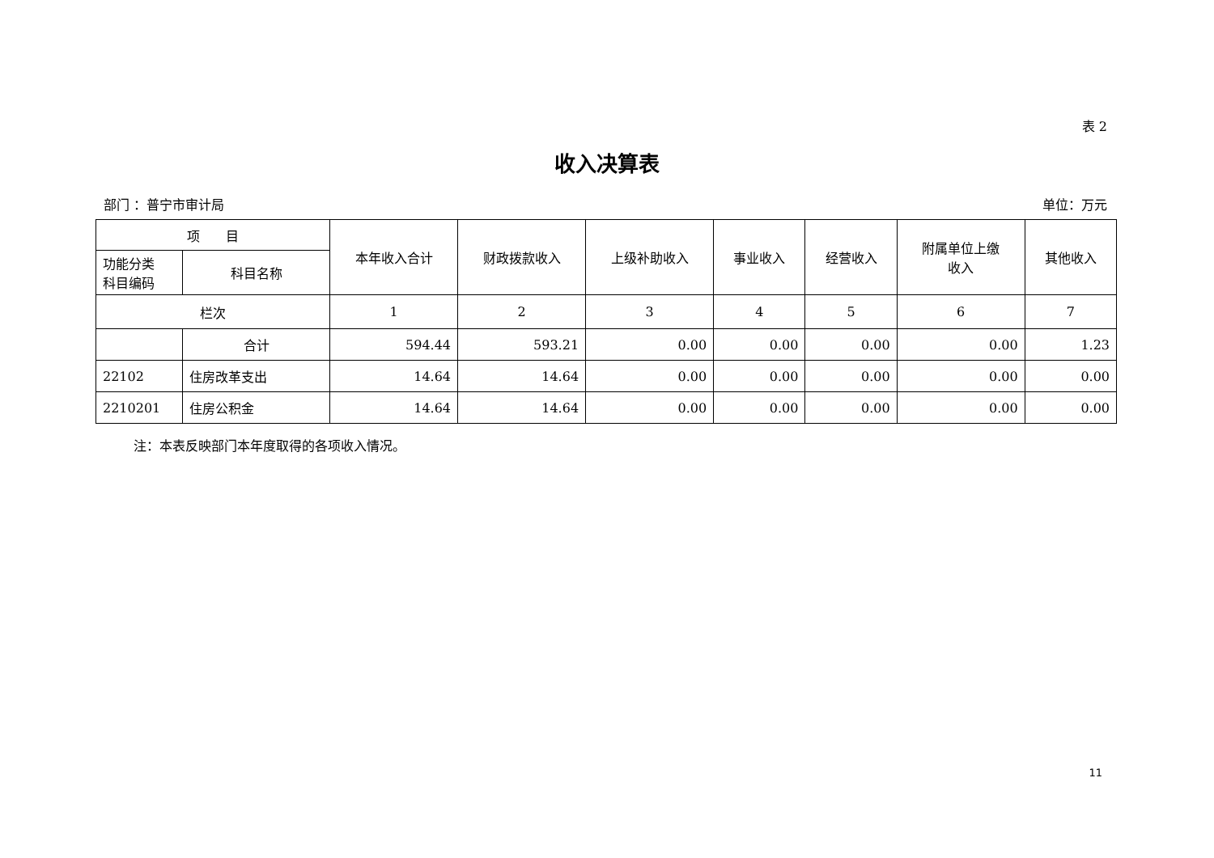表 2
收入决算表
部门 ：普宁市审计局 单位：万元
| 项 目 | | 本年收入合计 | 财政拨款收入 | 上级补助收入 | 事业收入 | 经营收入 | 附属单位上缴 收入 | 其他收入 |
| --- | --- | --- | --- | --- | --- | --- | --- | --- |
| 功能分类 科目编码 | 科目名称 | | | | | | | |
| 栏次 | | 1 | 2 | 3 | 4 | 5 | 6 | 7 |
| | 合计 | 594.44 | 593.21 | 0.00 | 0.00 | 0.00 | 0.00 | 1.23 |
| 22102 | 住房改革支出 | 14.64 | 14.64 | 0.00 | 0.00 | 0.00 | 0.00 | 0.00 |
| 2210201 | 住房公积金 | 14.64 | 14.64 | 0.00 | 0.00 | 0.00 | 0.00 | 0.00 |
注：本表反映部门本年度取得的各项收入情况。
11